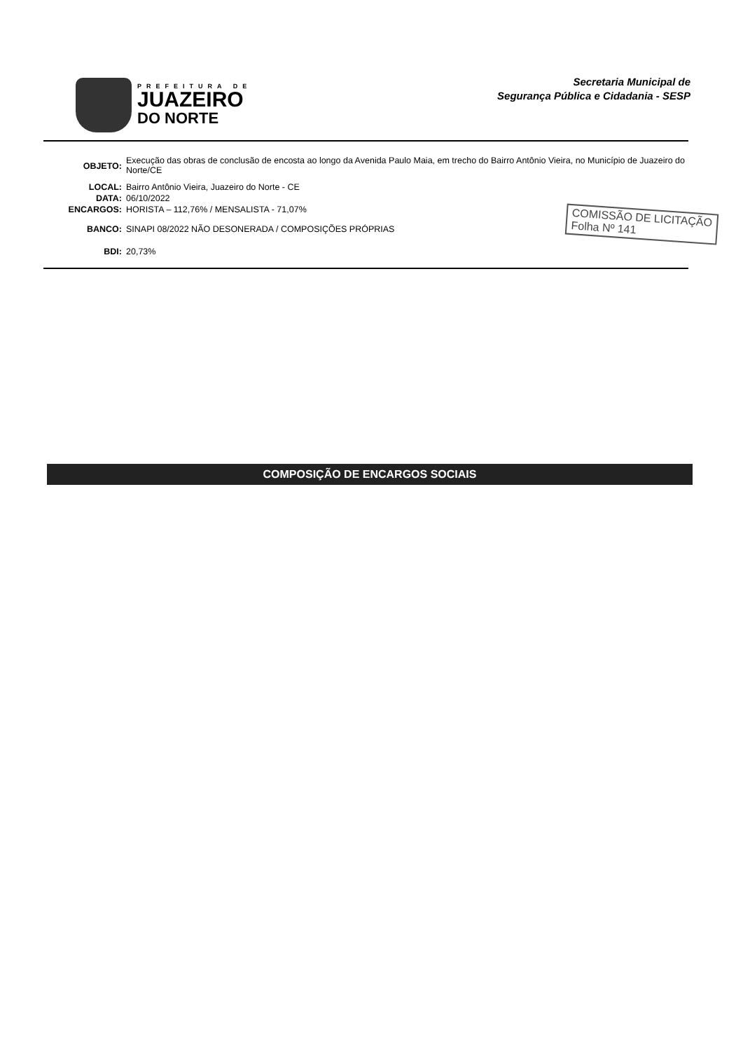PREFEITURA DE
JUAZEIRO
DO NORTE
Secretaria Municipal de
Segurança Pública e Cidadania - SESP
OBJETO:
Execução das obras de conclusão de encosta ao longo da Avenida Paulo Maia, em trecho do Bairro Antônio Vieira, no Município de Juazeiro do Norte/CE
LOCAL: Bairro Antônio Vieira, Juazeiro do Norte - CE
DATA: 06/10/2022
ENCARGOS: HORISTA – 112,76% / MENSALISTA - 71,07%
BANCO: SINAPI 08/2022 NÃO DESONERADA / COMPOSIÇÕES PRÓPRIAS
BDI: 20,73%
COMISSÃO DE LICITAÇÃO
Folha Nº 141
COMPOSIÇÃO DE ENCARGOS SOCIAIS